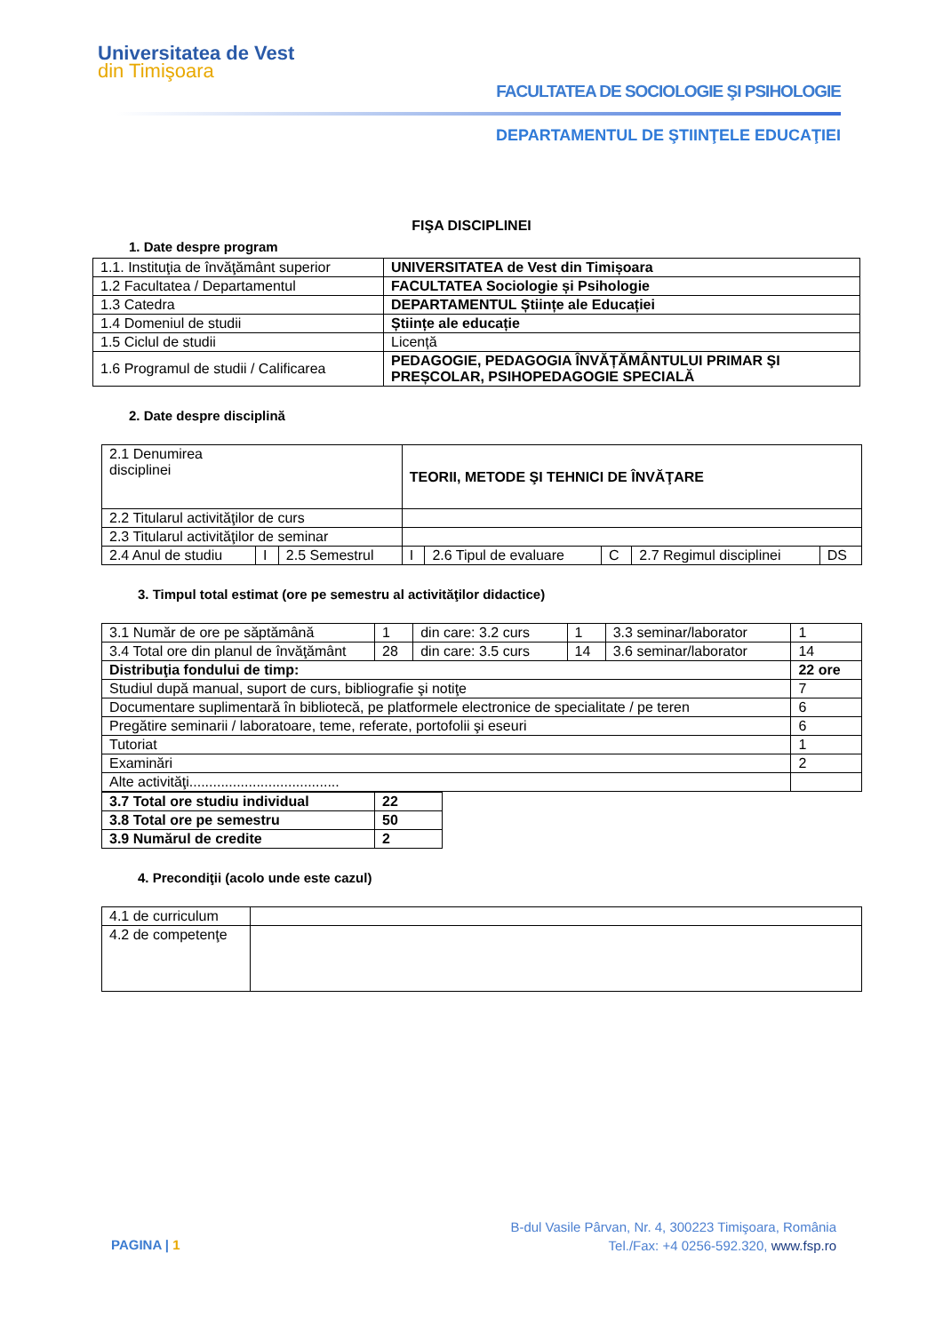Universitatea de Vest
din Timişoara
FACULTATEA DE SOCIOLOGIE ŞI PSIHOLOGIE
DEPARTAMENTUL DE ŞTIINŢELE EDUCAŢIEI
FIŞA DISCIPLINEI
1. Date despre program
| 1.1. Instituţia de învăţământ superior | UNIVERSITATEA de Vest din Timișoara |
| 1.2 Facultatea / Departamentul | FACULTATEA Sociologie și Psihologie |
| 1.3 Catedra | DEPARTAMENTUL Științe ale Educației |
| 1.4 Domeniul de studii | Științe ale educație |
| 1.5 Ciclul de studii | Licență |
| 1.6 Programul de studii / Calificarea | PEDAGOGIE, PEDAGOGIA ÎNVĂȚĂMÂNTULUI PRIMAR ŞI PREȘCOLAR, PSIHOPEDAGOGIE SPECIALĂ |
2. Date despre disciplină
| 2.1 Denumirea disciplinei | | | TEORII, METODE ŞI TEHNICI DE ÎNVĂŢARE | | | | | |
| 2.2 Titularul activităţilor de curs | | | | | | | | |
| 2.3 Titularul activităţilor de seminar | | | | | | | | |
| 2.4 Anul de studiu | I | 2.5 Semestrul | I | 2.6 Tipul de evaluare | C | 2.7 Regimul disciplinei | DS | |
3. Timpul total estimat (ore pe semestru al activităţilor didactice)
| 3.1 Număr de ore pe săptămână | 1 | din care: 3.2 curs | 1 | 3.3 seminar/laborator | 1 |
| 3.4 Total ore din planul de învăţământ | 28 | din care: 3.5 curs | 14 | 3.6 seminar/laborator | 14 |
| Distribuţia fondului de timp: | | | | | 22 ore |
| Studiul după manual, suport de curs, bibliografie şi notiţe | | | | | 7 |
| Documentare suplimentară în bibliotecă, pe platformele electronice de specialitate / pe teren | | | | | 6 |
| Pregătire seminarii / laboratoare, teme, referate, portofolii şi eseuri | | | | | 6 |
| Tutoriat | | | | | 1 |
| Examinări | | | | | 2 |
| Alte activităţi...................................... | | | | | |
| 3.7 Total ore studiu individual | 22 |
| 3.8 Total ore pe semestru | 50 |
| 3.9 Numărul de credite | 2 |
4. Precondiţii (acolo unde este cazul)
| 4.1 de curriculum | |
| 4.2 de competenţe | |
PAGINA | 1
B-dul Vasile Pârvan, Nr. 4, 300223 Timişoara, România
Tel./Fax: +4 0256-592.320, www.fsp.ro